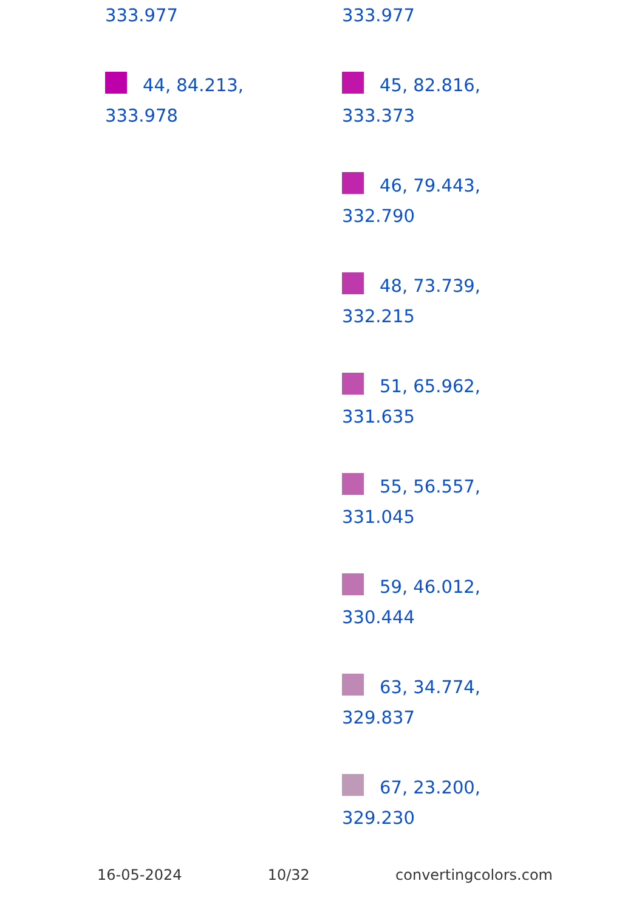333.977
44, 84.213,
333.978
333.977
45, 82.816,
333.373
46, 79.443,
332.790
48, 73.739,
332.215
51, 65.962,
331.635
55, 56.557,
331.045
59, 46.012,
330.444
63, 34.774,
329.837
67, 23.200,
329.230
16-05-2024 10/32 convertingcolors.com